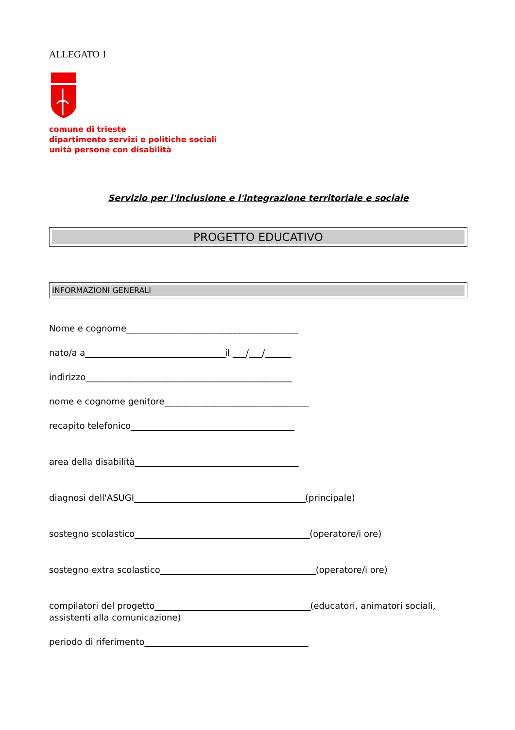ALLEGATO 1
comune di trieste
dipartimento servizi e politiche sociali
unità persone con disabilità
Servizio per l'inclusione e l'integrazione territoriale e sociale
PROGETTO EDUCATIVO
INFORMAZIONI GENERALI
Nome e cognome____________________________________________
nato/a a____________________________________il ___/___/______
indirizzo_____________________________________________________
nome e cognome genitore_____________________________________
recapito telefonico__________________________________________
area della disabilità__________________________________________
diagnosi dell'ASUGI____________________________________________(principale)
sostegno scolastico_____________________________________________(operatore/i ore)
sostegno extra scolastico________________________________________(operatore/i ore)
compilatori del progetto________________________________________(educatori, animatori sociali, assistenti alla comunicazione)
periodo di riferimento__________________________________________